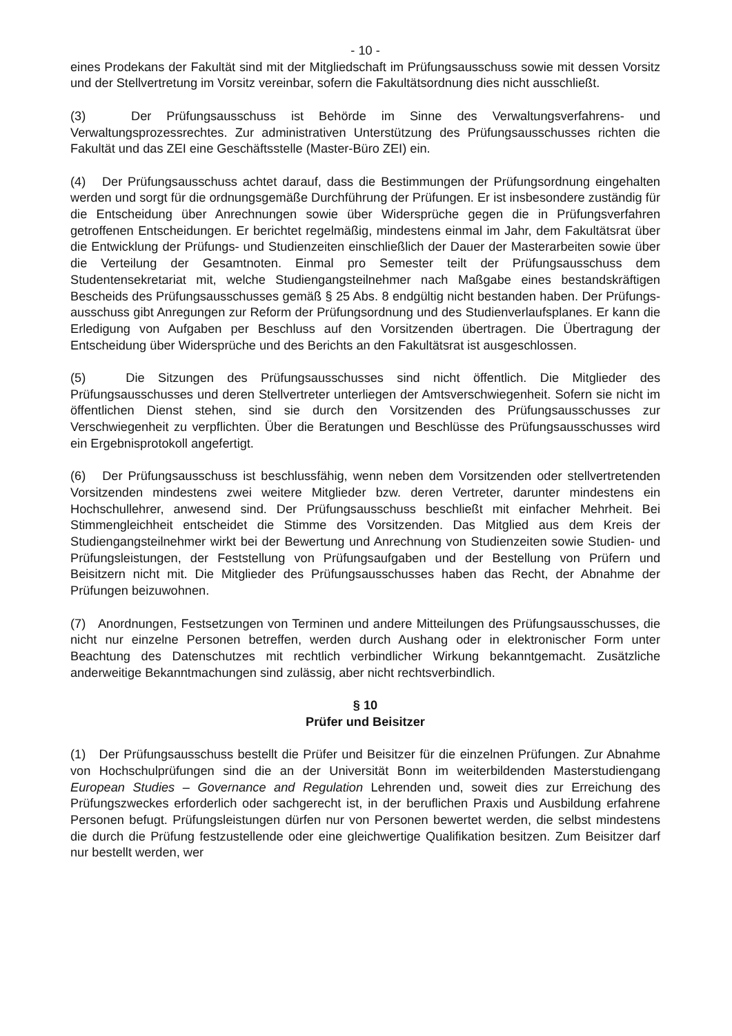- 10 -
eines Prodekans der Fakultät sind mit der Mitgliedschaft im Prüfungsausschuss sowie mit dessen Vorsitz und der Stellvertretung im Vorsitz vereinbar, sofern die Fakultätsordnung dies nicht ausschließt.
(3) Der Prüfungsausschuss ist Behörde im Sinne des Verwaltungsverfahrens- und Verwaltungsprozessrechtes. Zur administrativen Unterstützung des Prüfungsausschusses richten die Fakultät und das ZEI eine Geschäftsstelle (Master-Büro ZEI) ein.
(4) Der Prüfungsausschuss achtet darauf, dass die Bestimmungen der Prüfungsordnung eingehalten werden und sorgt für die ordnungsgemäße Durchführung der Prüfungen. Er ist insbesondere zuständig für die Entscheidung über Anrechnungen sowie über Widersprüche gegen die in Prüfungsverfahren getroffenen Entscheidungen. Er berichtet regelmäßig, mindestens einmal im Jahr, dem Fakultätsrat über die Entwicklung der Prüfungs- und Studienzeiten einschließlich der Dauer der Masterarbeiten sowie über die Verteilung der Gesamtnoten. Einmal pro Semester teilt der Prüfungsausschuss dem Studentensekretariat mit, welche Studiengangsteilnehmer nach Maßgabe eines bestandskräftigen Bescheids des Prüfungsausschusses gemäß § 25 Abs. 8 endgültig nicht bestanden haben. Der Prüfungs­ausschuss gibt Anregungen zur Reform der Prüfungsordnung und des Studienverlaufs­planes. Er kann die Erledigung von Aufgaben per Beschluss auf den Vorsitzenden übertragen. Die Übertragung der Entscheidung über Widersprüche und des Berichts an den Fakultätsrat ist ausgeschlossen.
(5) Die Sitzungen des Prüfungsausschusses sind nicht öffentlich. Die Mitglieder des Prüfungsausschusses und deren Stellvertreter unterliegen der Amtsverschwiegenheit. Sofern sie nicht im öffentlichen Dienst stehen, sind sie durch den Vorsitzenden des Prüfungsausschusses zur Verschwiegenheit zu verpflichten. Über die Beratungen und Beschlüsse des Prüfungsausschusses wird ein Ergebnisprotokoll angefertigt.
(6) Der Prüfungsausschuss ist beschlussfähig, wenn neben dem Vorsitzenden oder stellvertretenden Vorsitzenden mindestens zwei weitere Mitglieder bzw. deren Vertreter, darunter mindestens ein Hochschullehrer, anwesend sind. Der Prüfungsausschuss beschließt mit einfacher Mehrheit. Bei Stimmengleichheit entscheidet die Stimme des Vorsitzenden. Das Mitglied aus dem Kreis der Studiengangsteilnehmer wirkt bei der Bewertung und Anrechnung von Studienzeiten sowie Studien- und Prüfungsleistungen, der Feststellung von Prüfungsaufgaben und der Bestellung von Prüfern und Beisitzern nicht mit. Die Mitglieder des Prüfungsausschusses haben das Recht, der Abnahme der Prüfungen beizuwohnen.
(7) Anordnungen, Festsetzungen von Terminen und andere Mitteilungen des Prüfungs­ausschusses, die nicht nur einzelne Personen betreffen, werden durch Aushang oder in elektronischer Form unter Beachtung des Datenschutzes mit rechtlich verbindlicher Wirkung bekanntgemacht. Zusätzliche anderweitige Bekanntmachungen sind zulässig, aber nicht rechtsverbindlich.
§ 10
Prüfer und Beisitzer
(1) Der Prüfungsausschuss bestellt die Prüfer und Beisitzer für die einzelnen Prüfungen. Zur Abnahme von Hochschulprüfungen sind die an der Universität Bonn im weiterbildenden Masterstudiengang European Studies – Governance and Regulation Lehrenden und, soweit dies zur Erreichung des Prüfungszweckes erforderlich oder sachgerecht ist, in der beruflichen Praxis und Ausbildung erfahrene Personen befugt. Prüfungsleistungen dürfen nur von Personen bewertet werden, die selbst mindestens die durch die Prüfung festzustellende oder eine gleichwertige Qualifikation besitzen. Zum Beisitzer darf nur bestellt werden, wer